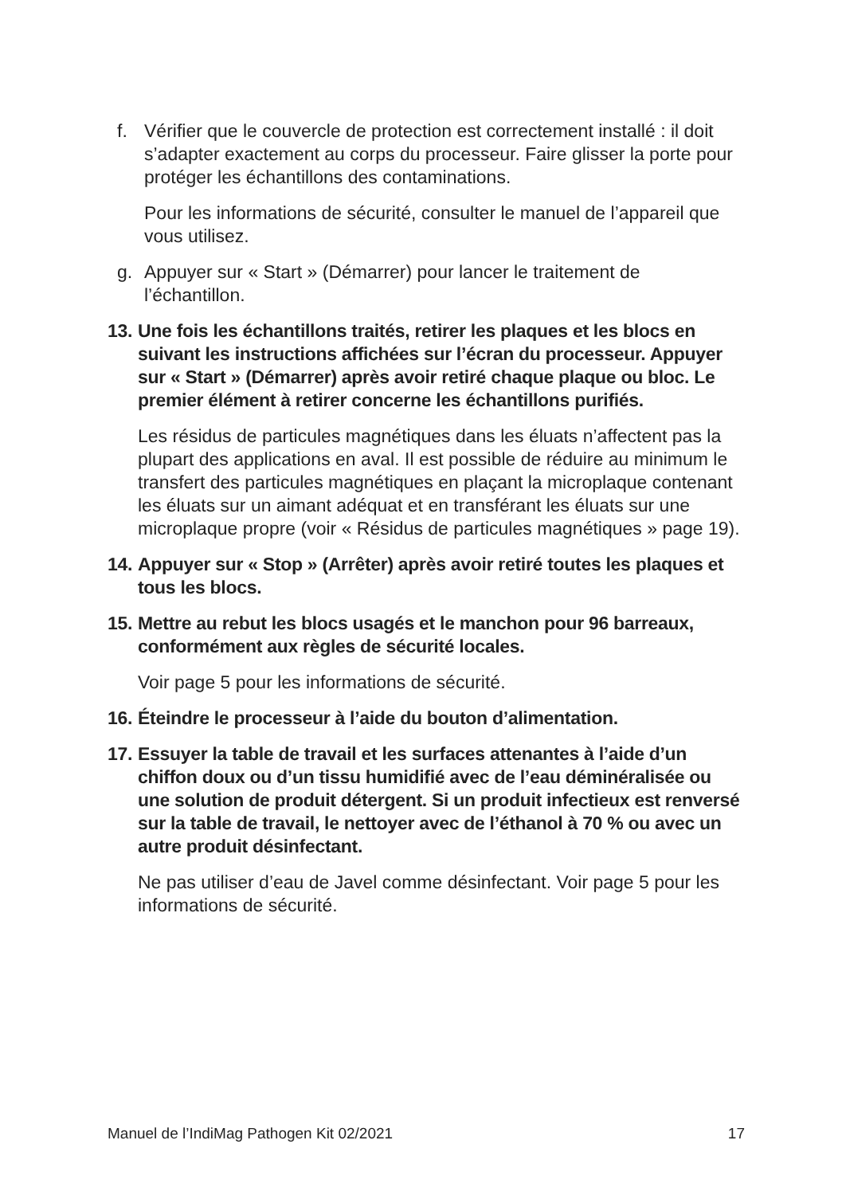f. Vérifier que le couvercle de protection est correctement installé : il doit s’adapter exactement au corps du processeur. Faire glisser la porte pour protéger les échantillons des contaminations.
Pour les informations de sécurité, consulter le manuel de l’appareil que vous utilisez.
g. Appuyer sur « Start » (Démarrer) pour lancer le traitement de l’échantillon.
13. Une fois les échantillons traités, retirer les plaques et les blocs en suivant les instructions affichées sur l’écran du processeur. Appuyer sur « Start » (Démarrer) après avoir retiré chaque plaque ou bloc. Le premier élément à retirer concerne les échantillons purifiés.
Les résidus de particules magnétiques dans les éluats n’affectent pas la plupart des applications en aval. Il est possible de réduire au minimum le transfert des particules magnétiques en plaçant la microplaque contenant les éluats sur un aimant adéquat et en transférant les éluats sur une microplaque propre (voir « Résidus de particules magnétiques » page 19).
14. Appuyer sur « Stop » (Arrêter) après avoir retiré toutes les plaques et tous les blocs.
15. Mettre au rebut les blocs usagés et le manchon pour 96 barreaux, conformément aux règles de sécurité locales.
Voir page 5 pour les informations de sécurité.
16. Éteindre le processeur à l’aide du bouton d’alimentation.
17. Essuyer la table de travail et les surfaces attenantes à l’aide d’un chiffon doux ou d’un tissu humidifié avec de l’eau déminéralisée ou une solution de produit détergent. Si un produit infectieux est renversé sur la table de travail, le nettoyer avec de l’éthanol à 70 % ou avec un autre produit désinfectant.
Ne pas utiliser d’eau de Javel comme désinfectant. Voir page 5 pour les informations de sécurité.
Manuel de l’IndiMag Pathogen Kit 02/2021 17